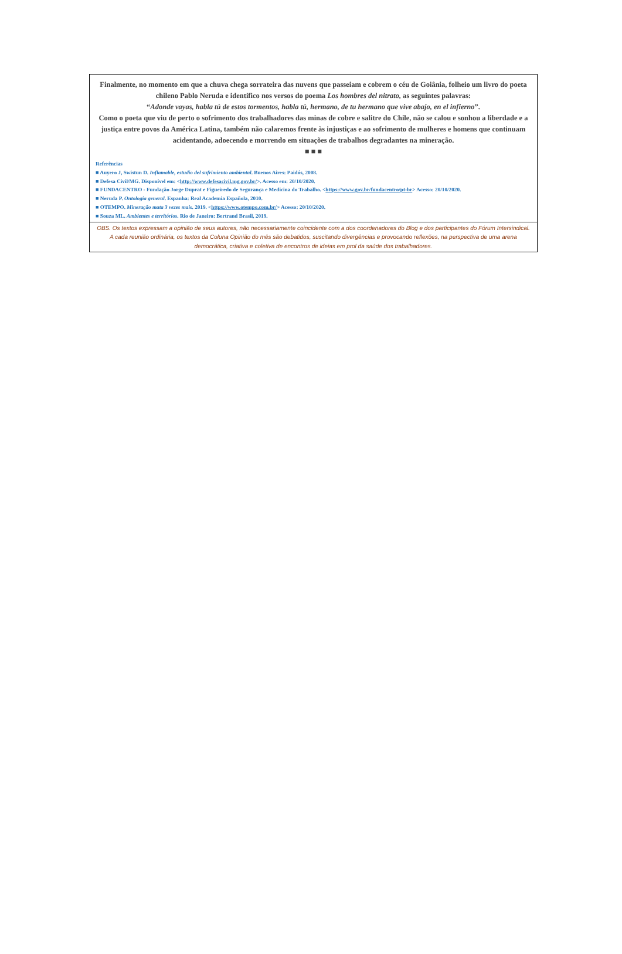Finalmente, no momento em que a chuva chega sorrateira das nuvens que passeiam e cobrem o céu de Goiânia, folheio um livro do poeta chileno Pablo Neruda e identifico nos versos do poema Los hombres del nitrato, as seguintes palavras:
“Adonde vayas, habla tú de estos tormentos, habla tú, hermano, de tu hermano que vive abajo, en el infierno”.
Como o poeta que viu de perto o sofrimento dos trabalhadores das minas de cobre e salitre do Chile, não se calou e sonhou a liberdade e a justiça entre povos da América Latina, também não calaremos frente às injustiças e ao sofrimento de mulheres e homens que continuam acidentando, adoecendo e morrendo em situações de trabalhos degradantes na mineração.
■ ■ ■
Referências
■ Auyero J, Swistun D. Inflamable, estudio del sufrimiento ambiental. Buenos Aires: Paidós, 2008.
■ Defesa Civil/MG. Disponível em: <http://www.defesacivil.mg.gov.br/>. Acesso em: 20/10/2020.
■ FUNDACENTRO - Fundação Jorge Duprat e Figueiredo de Segurança e Medicina do Trabalho. <https://www.gov.br/fundacentro/pt-br> Acesso: 20/10/2020.
■ Neruda P. Ontología general. Espanha: Real Academia Española, 2010.
■ OTEMPO. Mineração mata 3 vezes mais. 2019. <https://www.otempo.com.br/> Acesso: 20/10/2020.
■ Souza ML. Ambientes e territórios. Rio de Janeiro: Bertrand Brasil, 2019.
OBS. Os textos expressam a opinião de seus autores, não necessariamente coincidente com a dos coordenadores do Blog e dos participantes do Fórum Intersindical. A cada reunião ordinária, os textos da Coluna Opinião do mês são debatidos, suscitando divergências e provocando reflexões, na perspectiva de uma arena democrática, criativa e coletiva de encontros de ideias em prol da saúde dos trabalhadores.